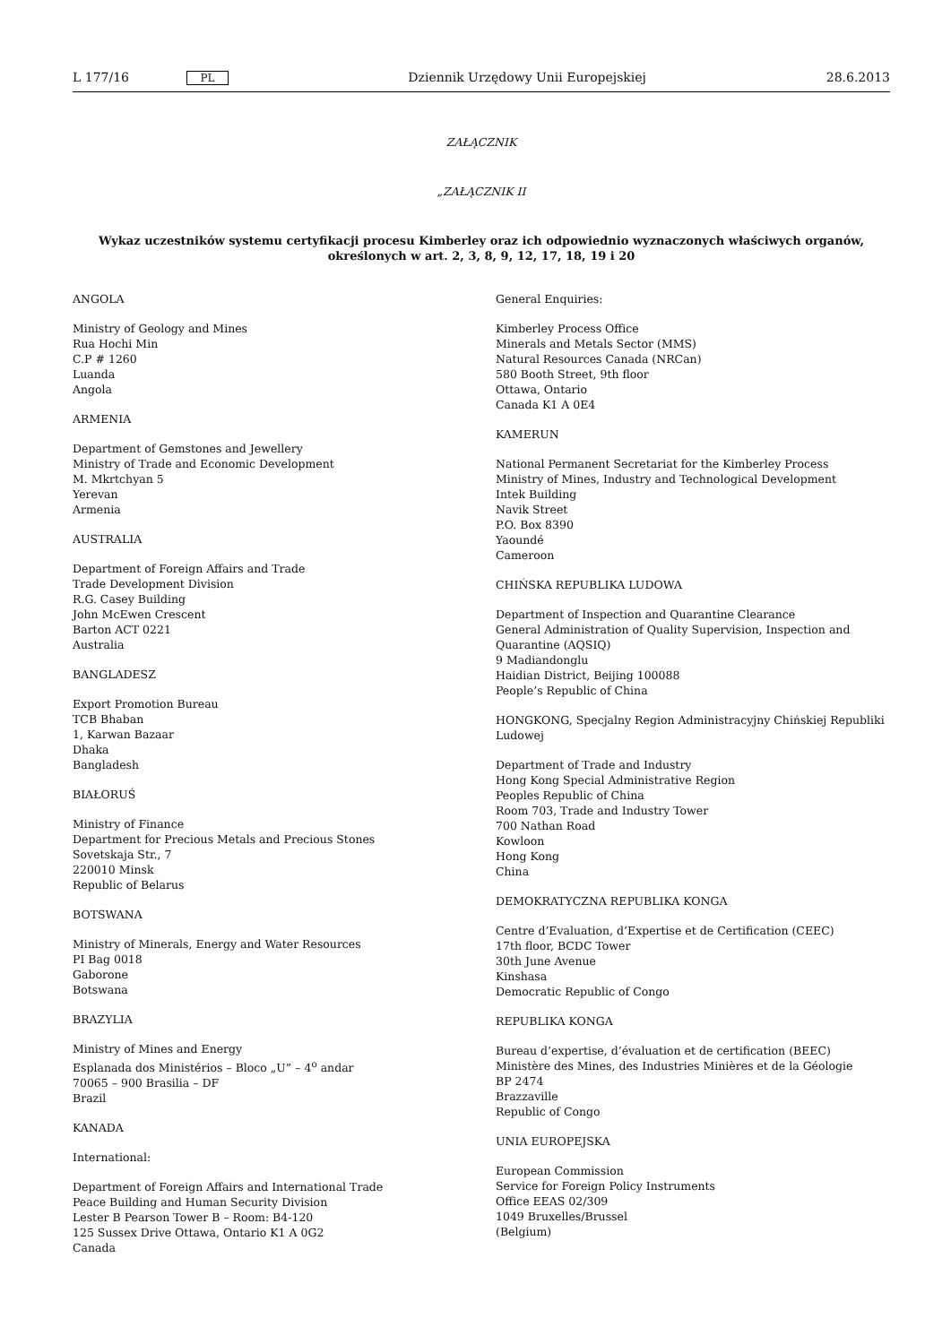L 177/16 PL Dziennik Urzędowy Unii Europejskiej 28.6.2013
ZAŁĄCZNIK
„ZAŁĄCZNIK II
Wykaz uczestników systemu certyfikacji procesu Kimberley oraz ich odpowiednio wyznaczonych właściwych organów, określonych w art. 2, 3, 8, 9, 12, 17, 18, 19 i 20
ANGOLA
Ministry of Geology and Mines
Rua Hochi Min
C.P # 1260
Luanda
Angola
ARMENIA
Department of Gemstones and Jewellery
Ministry of Trade and Economic Development
M. Mkrtchyan 5
Yerevan
Armenia
AUSTRALIA
Department of Foreign Affairs and Trade
Trade Development Division
R.G. Casey Building
John McEwen Crescent
Barton ACT 0221
Australia
BANGLADESZ
Export Promotion Bureau
TCB Bhaban
1, Karwan Bazaar
Dhaka
Bangladesh
BIAŁORUŚ
Ministry of Finance
Department for Precious Metals and Precious Stones
Sovetskaja Str., 7
220010 Minsk
Republic of Belarus
BOTSWANA
Ministry of Minerals, Energy and Water Resources
PI Bag 0018
Gaborone
Botswana
BRAZYLIA
Ministry of Mines and Energy
Esplanada dos Ministérios – Bloco „U” – 4<sup>o</sup> andar
70065 – 900 Brasilia – DF
Brazil
KANADA
International:
Department of Foreign Affairs and International Trade
Peace Building and Human Security Division
Lester B Pearson Tower B – Room: B4-120
125 Sussex Drive Ottawa, Ontario K1 A 0G2
Canada
General Enquiries:
Kimberley Process Office
Minerals and Metals Sector (MMS)
Natural Resources Canada (NRCan)
580 Booth Street, 9th floor
Ottawa, Ontario
Canada K1 A 0E4
KAMERUN
National Permanent Secretariat for the Kimberley Process
Ministry of Mines, Industry and Technological Development
Intek Building
Navik Street
P.O. Box 8390
Yaoundé
Cameroon
CHIŃSKA REPUBLIKA LUDOWA
Department of Inspection and Quarantine Clearance
General Administration of Quality Supervision, Inspection and Quarantine (AQSIQ)
9 Madiandonglu
Haidian District, Beijing 100088
People’s Republic of China
HONGKONG, Specjalny Region Administracyjny Chińskiej Republiki Ludowej
Department of Trade and Industry
Hong Kong Special Administrative Region
Peoples Republic of China
Room 703, Trade and Industry Tower
700 Nathan Road
Kowloon
Hong Kong
China
DEMOKRATYCZNA REPUBLIKA KONGA
Centre d’Evaluation, d’Expertise et de Certification (CEEC)
17th floor, BCDC Tower
30th June Avenue
Kinshasa
Democratic Republic of Congo
REPUBLIKA KONGA
Bureau d’expertise, d’évaluation et de certification (BEEC)
Ministère des Mines, des Industries Minières et de la Géologie
BP 2474
Brazzaville
Republic of Congo
UNIA EUROPEJSKA
European Commission
Service for Foreign Policy Instruments
Office EEAS 02/309
1049 Bruxelles/Brussel
(Belgium)